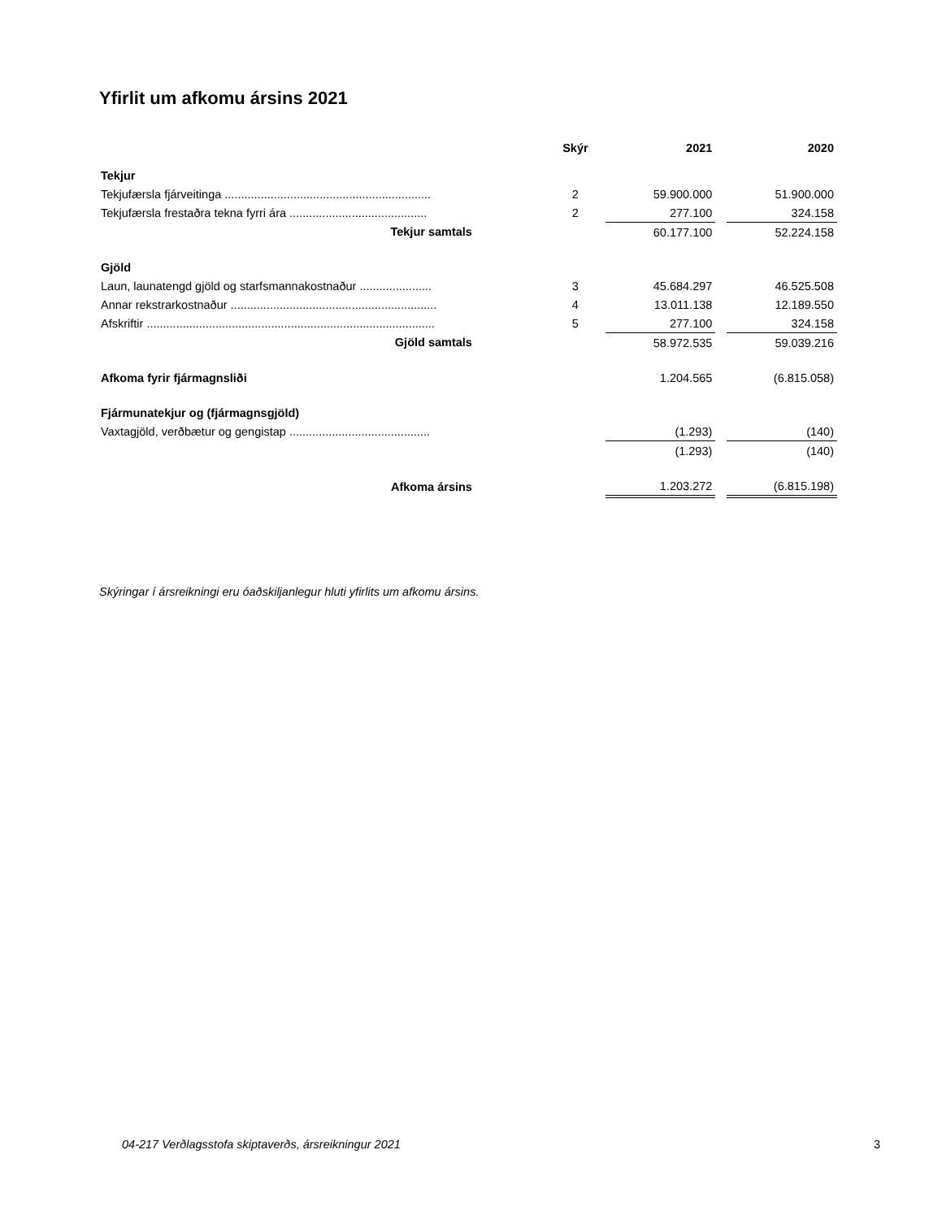Yfirlit um afkomu ársins 2021
| | Skýr | 2021 | | 2020 |
| --- | --- | --- | --- | --- |
| Tekjur | | | | |
| Tekjufærsla fjárveitinga ............................................................... | 2 | 59.900.000 | | 51.900.000 |
| Tekjufærsla frestaðra tekna fyrri ára .......................................... | 2 | 277.100 | | 324.158 |
| Tekjur samtals | | 60.177.100 | | 52.224.158 |
| Gjöld | | | | |
| Laun, launatengd gjöld og starfsmannakostnaður ...................... | 3 | 45.684.297 | | 46.525.508 |
| Annar rekstrarkostnaður ............................................................... | 4 | 13.011.138 | | 12.189.550 |
| Afskriftir ........................................................................................ | 5 | 277.100 | | 324.158 |
| Gjöld samtals | | 58.972.535 | | 59.039.216 |
| Afkoma fyrir fjármagnsliði | | 1.204.565 | | (6.815.058) |
| Fjármunatekjur og (fjármagnsgjöld) | | | | |
| Vaxtagjöld, verðbætur og gengistap ........................................... | | (1.293) | | (140) |
| | | (1.293) | | (140) |
| Afkoma ársins | | 1.203.272 | | (6.815.198) |
Skýringar í ársreikningi eru óaðskiljanlegur hluti yfirlits um afkomu ársins.
04-217 Verðlagsstofa skiptaverðs, ársreikningur 2021
3